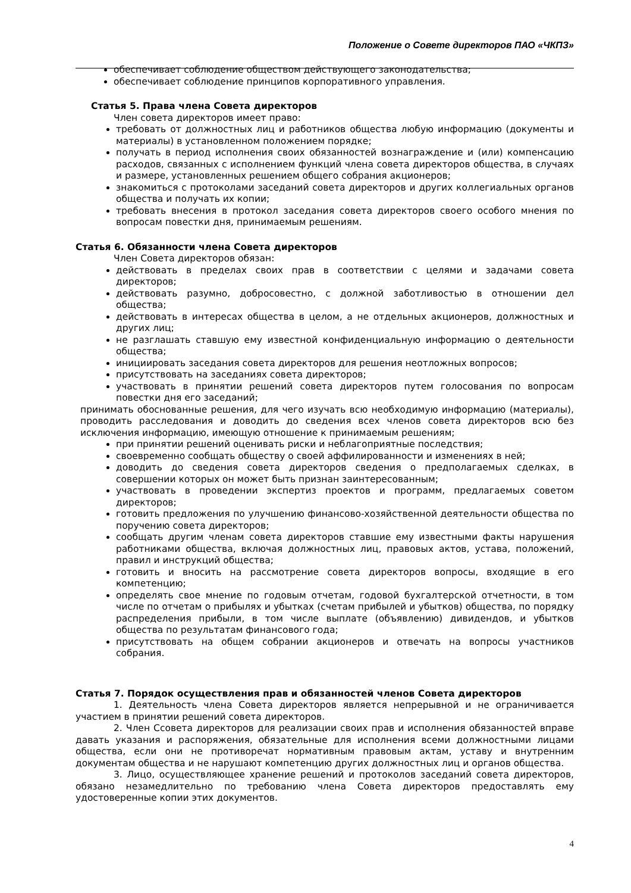Положение о Совете директоров ПАО «ЧКПЗ»
обеспечивает соблюдение обществом действующего законодательства;
обеспечивает соблюдение принципов корпоративного управления.
Статья 5. Права члена Совета директоров
Член совета директоров имеет право:
требовать от должностных лиц и работников общества любую информацию (документы и материалы) в установленном положением порядке;
получать в период исполнения своих обязанностей вознаграждение и (или) компенсацию расходов, связанных с исполнением функций члена совета директоров общества, в случаях и размере, установленных решением общего собрания акционеров;
знакомиться с протоколами заседаний совета директоров и других коллегиальных органов общества и получать их копии;
требовать внесения в протокол заседания совета директоров своего особого мнения по вопросам повестки дня, принимаемым решениям.
Статья 6. Обязанности члена Совета директоров
Член Совета директоров обязан:
действовать в пределах своих прав в соответствии с целями и задачами совета директоров;
действовать разумно, добросовестно, с должной заботливостью в отношении дел общества;
действовать в интересах общества в целом, а не отдельных акционеров, должностных и других лиц;
не разглашать ставшую ему известной конфиденциальную информацию о деятельности общества;
инициировать заседания совета директоров для решения неотложных вопросов;
присутствовать на заседаниях совета директоров;
участвовать в принятии решений совета директоров путем голосования по вопросам повестки дня его заседаний;
принимать обоснованные решения, для чего изучать всю необходимую информацию (материалы), проводить расследования и доводить до сведения всех членов совета директоров всю без исключения информацию, имеющую отношение к принимаемым решениям;
при принятии решений оценивать риски и неблагоприятные последствия;
своевременно сообщать обществу о своей аффилированности и изменениях в ней;
доводить до сведения совета директоров сведения о предполагаемых сделках, в совершении которых он может быть признан заинтересованным;
участвовать в проведении экспертиз проектов и программ, предлагаемых советом директоров;
готовить предложения по улучшению финансово-хозяйственной деятельности общества по поручению совета директоров;
сообщать другим членам совета директоров ставшие ему известными факты нарушения работниками общества, включая должностных лиц, правовых актов, устава, положений, правил и инструкций общества;
готовить и вносить на рассмотрение совета директоров вопросы, входящие в его компетенцию;
определять свое мнение по годовым отчетам, годовой бухгалтерской отчетности, в том числе по отчетам о прибылях и убытках (счетам прибылей и убытков) общества, по порядку распределения прибыли, в том числе выплате (объявлению) дивидендов, и убытков общества по результатам финансового года;
присутствовать на общем собрании акционеров и отвечать на вопросы участников собрания.
Статья 7. Порядок осуществления прав и обязанностей членов Совета директоров
1. Деятельность члена Совета директоров является непрерывной и не ограничивается участием в принятии решений совета директоров.
2. Член Ссовета директоров для реализации своих прав и исполнения обязанностей вправе давать указания и распоряжения, обязательные для исполнения всеми должностными лицами общества, если они не противоречат нормативным правовым актам, уставу и внутренним документам общества и не нарушают компетенцию других должностных лиц и органов общества.
3. Лицо, осуществляющее хранение решений и протоколов заседаний совета директоров, обязано незамедлительно по требованию члена Совета директоров предоставлять ему удостоверенные копии этих документов.
4